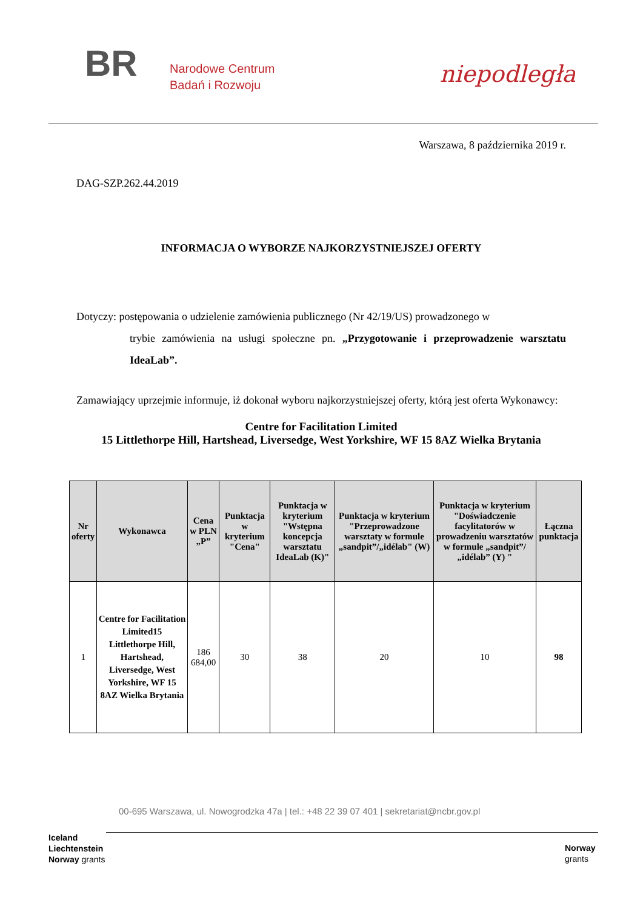BR
Narodowe Centrum
Badań i Rozwoju
niepodległa
Warszawa, 8 października 2019 r.
DAG-SZP.262.44.2019
INFORMACJA O WYBORZE NAJKORZYSTNIEJSZEJ OFERTY
Dotyczy: postępowania o udzielenie zamówienia publicznego (Nr 42/19/US) prowadzonego w
trybie zamówienia na usługi społeczne pn. „Przygotowanie i przeprowadzenie warsztatu IdeaLab”.
Zamawiający uprzejmie informuje, iż dokonał wyboru najkorzystniejszej oferty, którą jest oferta Wykonawcy:
Centre for Facilitation Limited
15 Littlethorpe Hill, Hartshead, Liversedge, West Yorkshire, WF 15 8AZ Wielka Brytania
| Nr oferty | Wykonawca | Cena w PLN „P” | Punktacja w kryterium "Cena" | Punktacja w kryterium "Wstępna koncepcja warsztatu IdeaLab (K)" | Punktacja w kryterium "Przeprowadzone warsztaty w formule „sandpit”/„idélab" (W) | Punktacja w kryterium "Doświadczenie facylitatorów w prowadzeniu warsztatów w formule „sandpit”/„idélab” (Y) " | Łączna punktacja |
| --- | --- | --- | --- | --- | --- | --- | --- |
| 1 | Centre for Facilitation Limited15 Littlethorpe Hill, Hartshead, Liversedge, West Yorkshire, WF 15 8AZ Wielka Brytania | 186 684,00 | 30 | 38 | 20 | 10 | 98 |
00-695 Warszawa, ul. Nowogrodzka 47a | tel.: +48 22 39 07 401 | sekretariat@ncbr.gov.pl
Iceland
Liechtenstein
Norway grants
Norway
grants